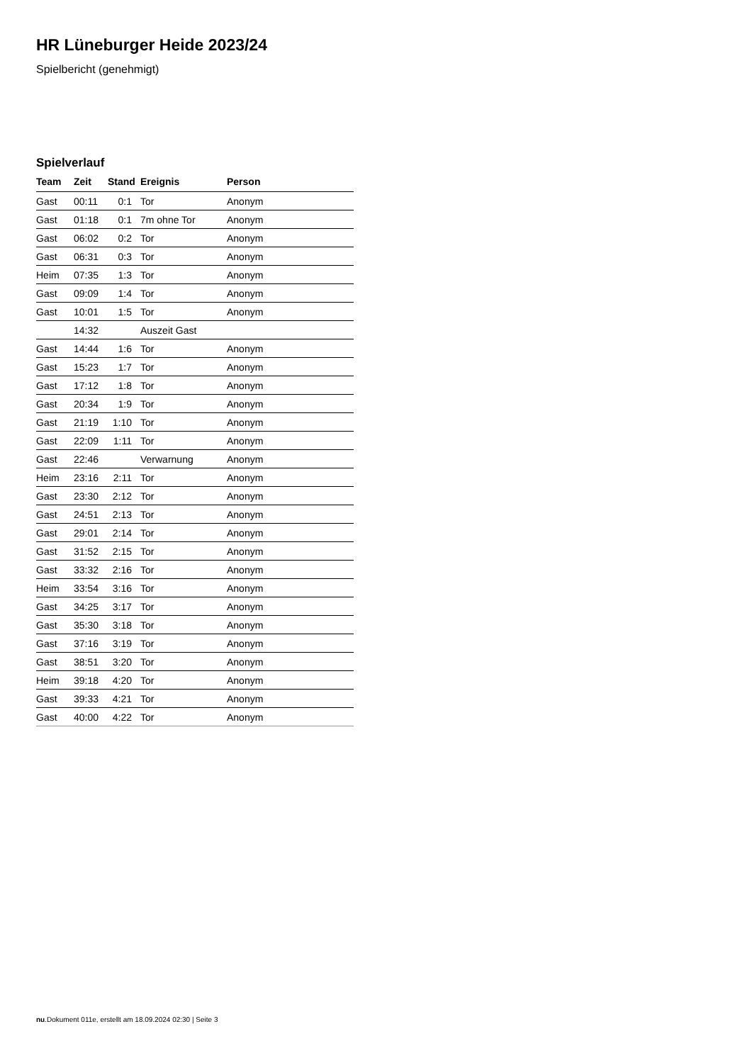HR Lüneburger Heide 2023/24
Spielbericht (genehmigt)
Spielverlauf
| Team | Zeit | Stand | Ereignis | Person |
| --- | --- | --- | --- | --- |
| Gast | 00:11 | 0:1 | Tor | Anonym |
| Gast | 01:18 | 0:1 | 7m ohne Tor | Anonym |
| Gast | 06:02 | 0:2 | Tor | Anonym |
| Gast | 06:31 | 0:3 | Tor | Anonym |
| Heim | 07:35 | 1:3 | Tor | Anonym |
| Gast | 09:09 | 1:4 | Tor | Anonym |
| Gast | 10:01 | 1:5 | Tor | Anonym |
| | 14:32 | | Auszeit Gast | |
| Gast | 14:44 | 1:6 | Tor | Anonym |
| Gast | 15:23 | 1:7 | Tor | Anonym |
| Gast | 17:12 | 1:8 | Tor | Anonym |
| Gast | 20:34 | 1:9 | Tor | Anonym |
| Gast | 21:19 | 1:10 | Tor | Anonym |
| Gast | 22:09 | 1:11 | Tor | Anonym |
| Gast | 22:46 | | Verwarnung | Anonym |
| Heim | 23:16 | 2:11 | Tor | Anonym |
| Gast | 23:30 | 2:12 | Tor | Anonym |
| Gast | 24:51 | 2:13 | Tor | Anonym |
| Gast | 29:01 | 2:14 | Tor | Anonym |
| Gast | 31:52 | 2:15 | Tor | Anonym |
| Gast | 33:32 | 2:16 | Tor | Anonym |
| Heim | 33:54 | 3:16 | Tor | Anonym |
| Gast | 34:25 | 3:17 | Tor | Anonym |
| Gast | 35:30 | 3:18 | Tor | Anonym |
| Gast | 37:16 | 3:19 | Tor | Anonym |
| Gast | 38:51 | 3:20 | Tor | Anonym |
| Heim | 39:18 | 4:20 | Tor | Anonym |
| Gast | 39:33 | 4:21 | Tor | Anonym |
| Gast | 40:00 | 4:22 | Tor | Anonym |
nu.Dokument 011e, erstellt am 18.09.2024 02:30 | Seite 3